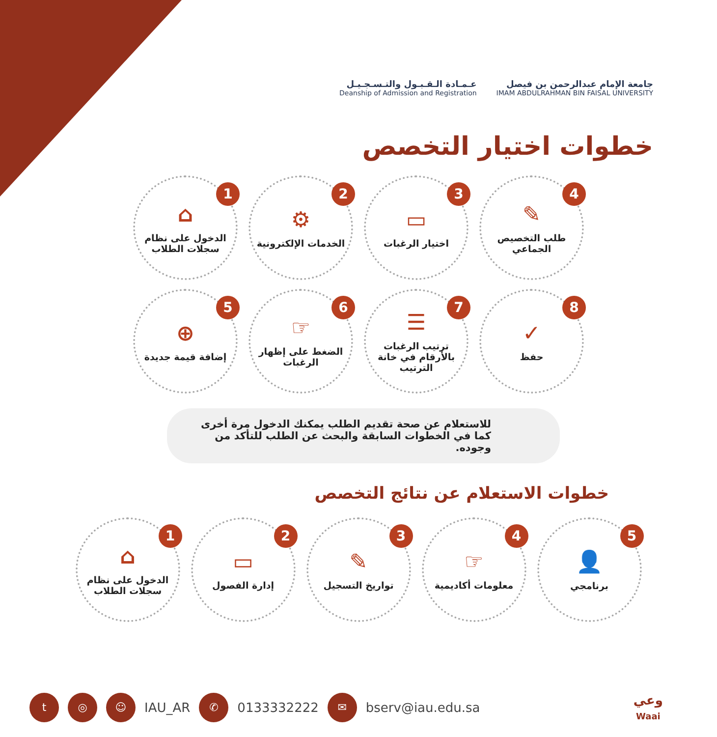عـمـادة الـقـبـول والتـسـجـيـل
Deanship of Admission and Registration
جامعة الإمام عبدالرحمن بن فيصل
IMAM ABDULRAHMAN BIN FAISAL UNIVERSITY
خطوات اختيار التخصص
1 ⌂
الدخول على نظام سجلات الطلاب
2 ⚙
الخدمات الإلكترونية
3 ▭
اختيار الرغبات
4 ✎
طلب التخصيص الجماعي
5 ⊕
إضافة قيمة جديدة
6 ☞
الضغط على إظهار الرغبات
7 ☰
ترتيب الرغبات بالأرقام في خانة الترتيب
8 ✓
حفظ
للاستعلام عن صحة تقديم الطلب يمكنك الدخول مرة أخرى كما في الخطوات السابقة والبحث عن الطلب للتأكد من وجوده.
خطوات الاستعلام عن نتائج التخصص
1 ⌂
الدخول على نظام سجلات الطلاب
2 ▭
إدارة الفصول
3 ✎
تواريخ التسجيل
4 ☞
معلومات أكاديمية
5 👤
برنامجي
t ◎ ☺ IAU_AR ✆ 0133332222 ✉ bserv@iau.edu.sa
وعي
Waai